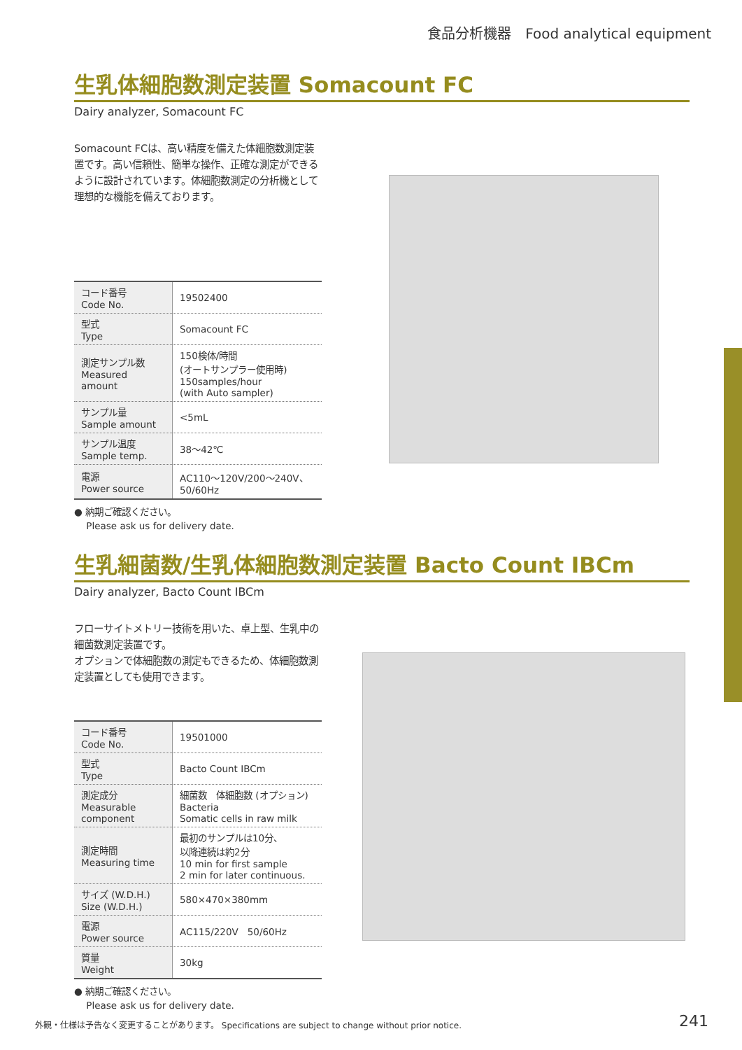食品分析機器　Food analytical equipment
生乳体細胞数測定装置 Somacount FC
Dairy analyzer, Somacount FC
Somacount FCは、高い精度を備えた体細胞数測定装置です。高い信頼性、簡単な操作、正確な測定ができるように設計されています。体細胞数測定の分析機として理想的な機能を備えております。
| コード番号 Code No. | 19502400 |
| 型式 Type | Somacount FC |
| 測定サンプル数 Measured amount | 150検体/時間 (オートサンプラー使用時) 150samples/hour (with Auto sampler) |
| サンプル量 Sample amount | <5mL |
| サンプル温度 Sample temp. | 38〜42℃ |
| 電源 Power source | AC110〜120V/200〜240V、50/60Hz |
● 納期ご確認ください。
　 Please ask us for delivery date.
生乳細菌数/生乳体細胞数測定装置 Bacto Count IBCm
Dairy analyzer, Bacto Count IBCm
フローサイトメトリー技術を用いた、卓上型、生乳中の細菌数測定装置です。
オプションで体細胞数の測定もできるため、体細胞数測定装置としても使用できます。
| コード番号 Code No. | 19501000 |
| 型式 Type | Bacto Count IBCm |
| 測定成分 Measurable component | 細菌数 体細胞数 (オプション) Bacteria Somatic cells in raw milk |
| 測定時間 Measuring time | 最初のサンプルは10分、 以降連続は約2分 10 min for first sample 2 min for later continuous. |
| サイズ (W.D.H.) Size (W.D.H.) | 580×470×380mm |
| 電源 Power source | AC115/220V 50/60Hz |
| 質量 Weight | 30kg |
● 納期ご確認ください。
　 Please ask us for delivery date.
外観・仕様は予告なく変更することがあります。 Specifications are subject to change without prior notice.
241